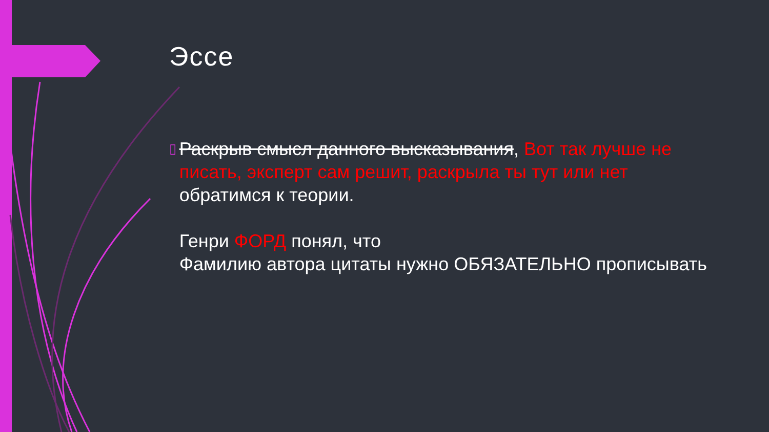Эссе
▯
Раскрыв смысл данного высказывания, Вот так лучше не писать, эксперт сам решит, раскрыла ты тут или нет обратимся к теории.
Генри ФОРД понял, что
Фамилию автора цитаты нужно ОБЯЗАТЕЛЬНО прописывать